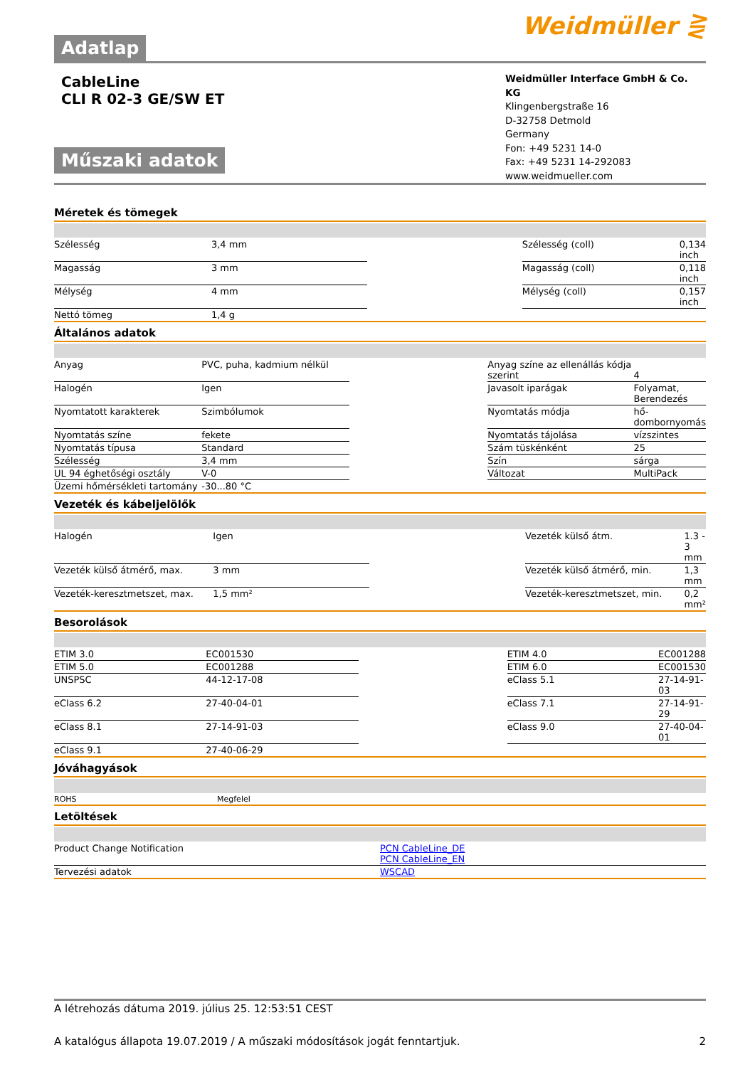Adatlap
Weidmüller ⋛
CableLine
CLI R 02-3 GE/SW ET
Műszaki adatok
Weidmüller Interface GmbH & Co. KG
Klingenbergstraße 16
D-32758 Detmold
Germany
Fon: +49 5231 14-0
Fax: +49 5231 14-292083
www.weidmueller.com
Méretek és tömegek
| Szélesség | 3,4 mm | | Szélesség (coll) | 0,134 inch |
| Magasság | 3 mm | | Magasság (coll) | 0,118 inch |
| Mélység | 4 mm | | Mélység (coll) | 0,157 inch |
| Nettó tömeg | 1,4 g | | | |
Általános adatok
| Anyag | PVC, puha, kadmium nélkül | | Anyag színe az ellenállás kódja szerint | 4 |
| Halogén | Igen | | Javasolt iparágak | Folyamat, Berendezés |
| Nyomtatott karakterek | Szimbólumok | | Nyomtatás módja | hő-dombornyomás |
| Nyomtatás színe | fekete | | Nyomtatás tájolása | vízszintes |
| Nyomtatás típusa | Standard | | Szám tüskénként | 25 |
| Szélesség | 3,4 mm | | Szín | sárga |
| UL 94 éghetőségi osztály | V-0 | | Változat | MultiPack |
| Üzemi hőmérsékleti tartomány | -30...80 °C | | | |
Vezeték és kábeljelölők
| Halogén | Igen | | Vezeték külső átm. | 1.3 - 3 mm |
| Vezeték külső átmérő, max. | 3 mm | | Vezeték külső átmérő, min. | 1,3 mm |
| Vezeték-keresztmetszet, max. | 1,5 mm² | | Vezeték-keresztmetszet, min. | 0,2 mm² |
Besorolások
| ETIM 3.0 | EC001530 | | ETIM 4.0 | EC001288 |
| ETIM 5.0 | EC001288 | | ETIM 6.0 | EC001530 |
| UNSPSC | 44-12-17-08 | | eClass 5.1 | 27-14-91-03 |
| eClass 6.2 | 27-40-04-01 | | eClass 7.1 | 27-14-91-29 |
| eClass 8.1 | 27-14-91-03 | | eClass 9.0 | 27-40-04-01 |
| eClass 9.1 | 27-40-06-29 | | | |
Jóváhagyások
| ROHS | Megfelel | | | |
Letöltések
| Product Change Notification | PCN CableLine_DE PCN CableLine_EN |
| Tervezési adatok | WSCAD |
A létrehozás dátuma 2019. július 25. 12:53:51 CEST
A katalógus állapota 19.07.2019 / A műszaki módosítások jogát fenntartjuk. 2